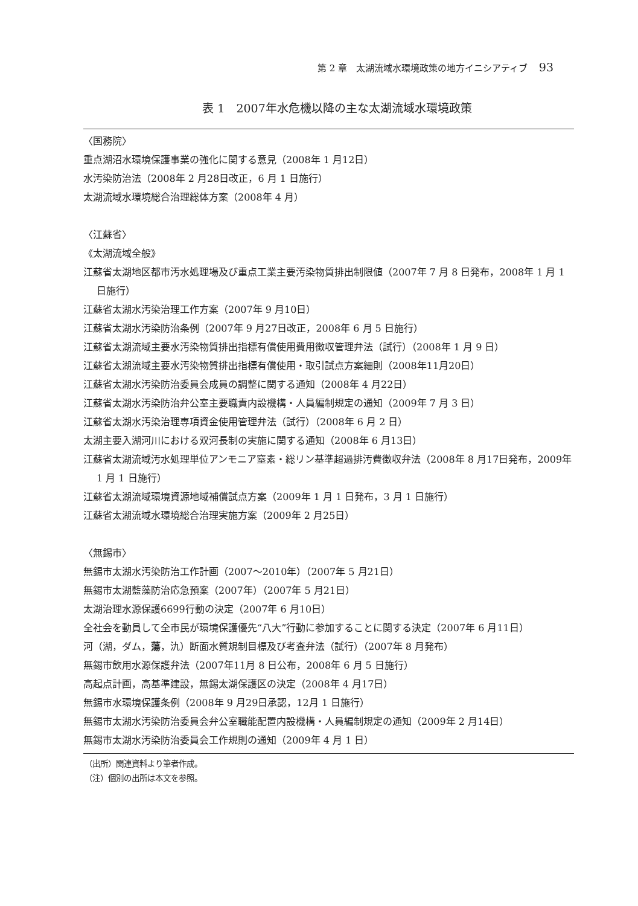第 2 章　太湖流域水環境政策の地方イニシアティブ 93
表 1　2007年水危機以降の主な太湖流域水環境政策
〈国務院〉
重点湖沼水環境保護事業の強化に関する意見（2008年 1 月12日）
水汚染防治法（2008年 2 月28日改正，6 月 1 日施行）
太湖流域水環境総合治理総体方案（2008年 4 月）
〈江蘇省〉
《太湖流域全般》
江蘇省太湖地区都市汚水処理場及び重点工業主要汚染物質排出制限値（2007年 7 月 8 日発布，2008年 1 月 1 日施行）
江蘇省太湖水汚染治理工作方案（2007年 9 月10日）
江蘇省太湖水汚染防治条例（2007年 9 月27日改正，2008年 6 月 5 日施行）
江蘇省太湖流域主要水汚染物質排出指標有償使用費用徴収管理弁法（試行）（2008年 1 月 9 日）
江蘇省太湖流域主要水汚染物質排出指標有償使用・取引試点方案細則（2008年11月20日）
江蘇省太湖水汚染防治委員会成員の調整に関する通知（2008年 4 月22日）
江蘇省太湖水汚染防治弁公室主要職責内設機構・人員編制規定の通知（2009年 7 月 3 日）
江蘇省太湖水汚染治理専項資金使用管理弁法（試行）（2008年 6 月 2 日）
太湖主要入湖河川における双河長制の実施に関する通知（2008年 6 月13日）
江蘇省太湖流域汚水処理単位アンモニア窒素・総リン基準超過排汚費徴収弁法（2008年 8 月17日発布，2009年 1 月 1 日施行）
江蘇省太湖流域環境資源地域補償試点方案（2009年 1 月 1 日発布，3 月 1 日施行）
江蘇省太湖流域水環境総合治理実施方案（2009年 2 月25日）
〈無錫市〉
無錫市太湖水汚染防治工作計画（2007～2010年）（2007年 5 月21日）
無錫市太湖藍藻防治応急預案（2007年）（2007年 5 月21日）
太湖治理水源保護6699行動の決定（2007年 6 月10日）
全社会を動員して全市民が環境保護優先“八大”行動に参加することに関する決定（2007年 6 月11日）
河（湖，ダム，蕩，氿）断面水質規制目標及び考査弁法（試行）（2007年 8 月発布）
無錫市飲用水源保護弁法（2007年11月 8 日公布，2008年 6 月 5 日施行）
高起点計画，高基準建設，無錫太湖保護区の決定（2008年 4 月17日）
無錫市水環境保護条例（2008年 9 月29日承認，12月 1 日施行）
無錫市太湖水汚染防治委員会弁公室職能配置内設機構・人員編制規定の通知（2009年 2 月14日）
無錫市太湖水汚染防治委員会工作規則の通知（2009年 4 月 1 日）
（出所）関連資料より筆者作成。
（注）個別の出所は本文を参照。